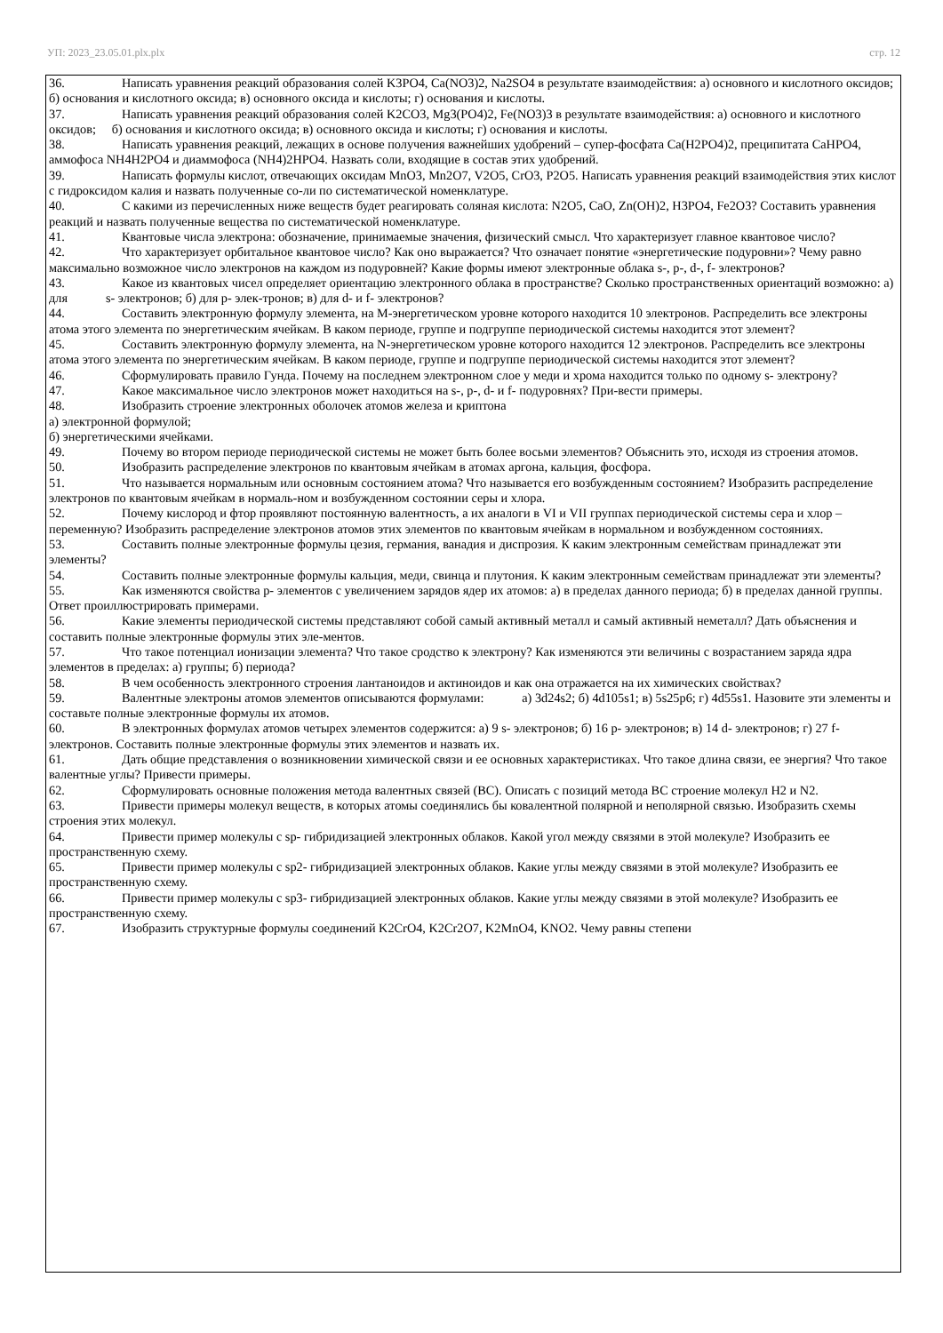УП: 2023_23.05.01.plx.plx стр. 12
36. Написать уравнения реакций образования солей K3PO4, Ca(NO3)2, Na2SO4 в результате взаимодействия: а) основного и кислотного оксидов; б) основания и кислотного оксида; в) основного оксида и кислоты; г) основания и кислоты.
37. Написать уравнения реакций образования солей K2CO3, Mg3(PO4)2, Fe(NO3)3 в результате взаимодействия: а) основного и кислотного оксидов; б) основания и кислотного оксида; в) основного оксида и кислоты; г) основания и кислоты.
38. Написать уравнения реакций, лежащих в основе получения важнейших удобрений – супер-фосфата Ca(H2PO4)2, преципитата CaHPO4, аммофоса NH4H2PO4 и диаммофоса (NH4)2HPO4. Назвать соли, входящие в состав этих удобрений.
39. Написать формулы кислот, отвечающих оксидам MnO3, Mn2O7, V2O5, CrO3, P2O5. Написать уравнения реакций взаимодействия этих кислот с гидроксидом калия и назвать полученные со-ли по систематической номенклатуре.
40. С какими из перечисленных ниже веществ будет реагировать соляная кислота: N2O5, CaO, Zn(OH)2, H3PO4, Fe2O3? Составить уравнения реакций и назвать полученные вещества по систематической номенклатуре.
41. Квантовые числа электрона: обозначение, принимаемые значения, физический смысл. Что характеризует главное квантовое число?
42. Что характеризует орбитальное квантовое число? Как оно выражается? Что означает понятие «энергетические подуровни»? Чему равно максимально возможное число электронов на каждом из подуровней? Какие формы имеют электронные облака s-, p-, d-, f- электронов?
43. Какое из квантовых чисел определяет ориентацию электронного облака в пространстве? Сколько пространственных ориентаций возможно: а) для s- электронов; б) для p- элек-тронов; в) для d- и f- электронов?
44. Составить электронную формулу элемента, на М-энергетическом уровне которого находится 10 электронов. Распределить все электроны атома этого элемента по энергетическим ячейкам. В каком периоде, группе и подгруппе периодической системы находится этот элемент?
45. Составить электронную формулу элемента, на N-энергетическом уровне которого находится 12 электронов. Распределить все электроны атома этого элемента по энергетическим ячейкам. В каком периоде, группе и подгруппе периодической системы находится этот элемент?
46. Сформулировать правило Гунда. Почему на последнем электронном слое у меди и хрома находится только по одному s- электрону?
47. Какое максимальное число электронов может находиться на s-, p-, d- и f- подуровнях? При-вести примеры.
48. Изобразить строение электронных оболочек атомов железа и криптона
а) электронной формулой;
б) энергетическими ячейками.
49. Почему во втором периоде периодической системы не может быть более восьми элементов? Объяснить это, исходя из строения атомов.
50. Изобразить распределение электронов по квантовым ячейкам в атомах аргона, кальция, фосфора.
51. Что называется нормальным или основным состоянием атома? Что называется его возбужденным состоянием? Изобразить распределение электронов по квантовым ячейкам в нормаль-ном и возбужденном состоянии серы и хлора.
52. Почему кислород и фтор проявляют постоянную валентность, а их аналоги в VI и VII группах периодической системы сера и хлор – переменную? Изобразить распределение электронов атомов этих элементов по квантовым ячейкам в нормальном и возбужденном состояниях.
53. Составить полные электронные формулы цезия, германия, ванадия и диспрозия. К каким электронным семействам принадлежат эти элементы?
54. Составить полные электронные формулы кальция, меди, свинца и плутония. К каким электронным семействам принадлежат эти элементы?
55. Как изменяются свойства р- элементов с увеличением зарядов ядер их атомов: а) в пределах данного периода; б) в пределах данной группы. Ответ проиллюстрировать примерами.
56. Какие элементы периодической системы представляют собой самый активный металл и самый активный неметалл? Дать объяснения и составить полные электронные формулы этих эле-ментов.
57. Что такое потенциал ионизации элемента? Что такое сродство к электрону? Как изменяются эти величины с возрастанием заряда ядра элементов в пределах: а) группы; б) периода?
58. В чем особенность электронного строения лантаноидов и актиноидов и как она отражается на их химических свойствах?
59. Валентные электроны атомов элементов описываются формулами: а) 3d24s2; б) 4d105s1; в) 5s25p6; г) 4d55s1. Назовите эти элементы и составьте полные электронные формулы их атомов.
60. В электронных формулах атомов четырех элементов содержится: а) 9 s- электронов; б) 16 p- электронов; в) 14 d- электронов; г) 27 f- электронов. Составить полные электронные формулы этих элементов и назвать их.
61. Дать общие представления о возникновении химической связи и ее основных характеристиках. Что такое длина связи, ее энергия? Что такое валентные углы? Привести примеры.
62. Сформулировать основные положения метода валентных связей (ВС). Описать с позиций метода ВС строение молекул H2 и N2.
63. Привести примеры молекул веществ, в которых атомы соединялись бы ковалентной полярной и неполярной связью. Изобразить схемы строения этих молекул.
64. Привести пример молекулы с sp- гибридизацией электронных облаков. Какой угол между связями в этой молекуле? Изобразить ее пространственную схему.
65. Привести пример молекулы с sp2- гибридизацией электронных облаков. Какие углы между связями в этой молекуле? Изобразить ее пространственную схему.
66. Привести пример молекулы с sp3- гибридизацией электронных облаков. Какие углы между связями в этой молекуле? Изобразить ее пространственную схему.
67. Изобразить структурные формулы соединений K2CrO4, K2Cr2O7, K2MnO4, KNO2. Чему равны степени